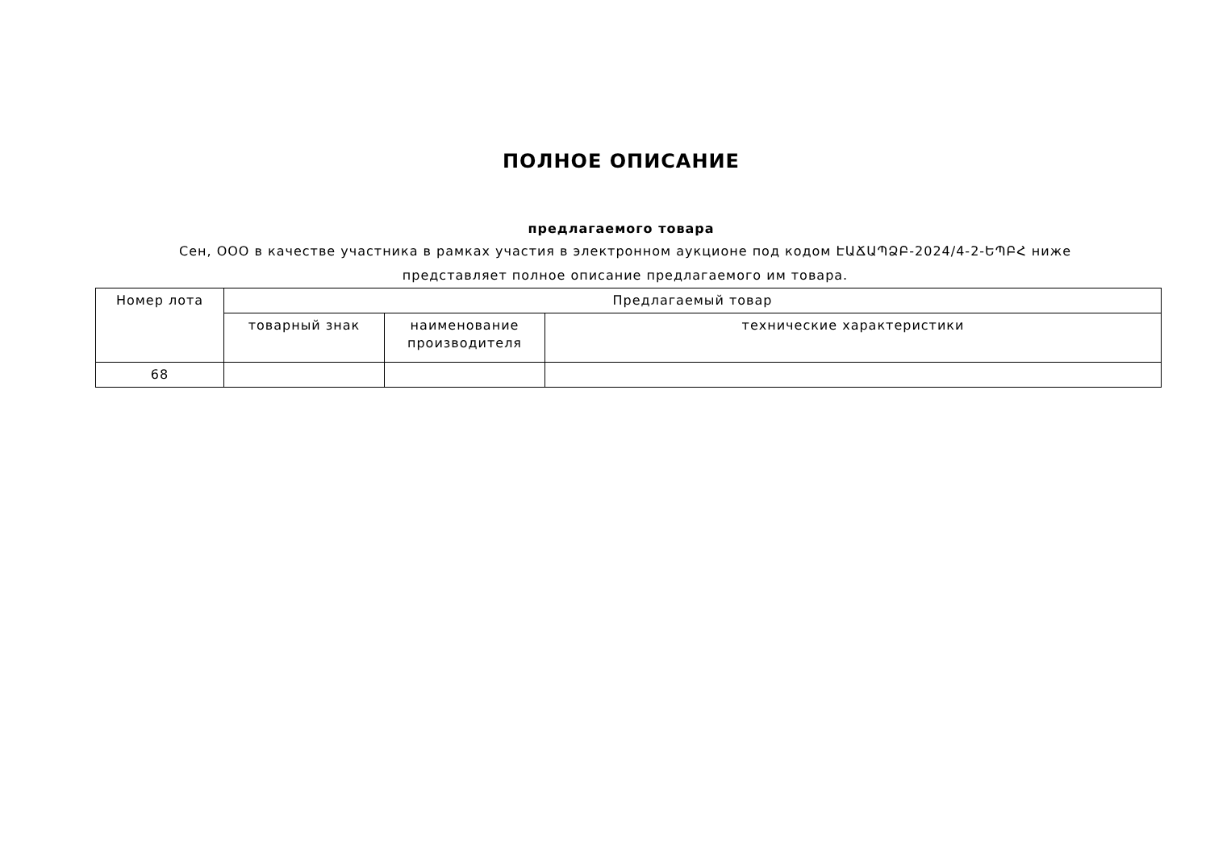ПОЛНОЕ ОПИСАНИЕ
предлагаемого товара
Сен, ООО в качестве участника в рамках участия в электронном аукционе под кодом ԷԱՃԱՊՁԲ-2024/4-2-ԵՊԲՀ ниже представляет полное описание предлагаемого им товара.
| Номер лота | Предлагаемый товар | | |
| --- | --- | --- | --- |
| | товарный знак | наименование производителя | технические характеристики |
| 68 | | | |